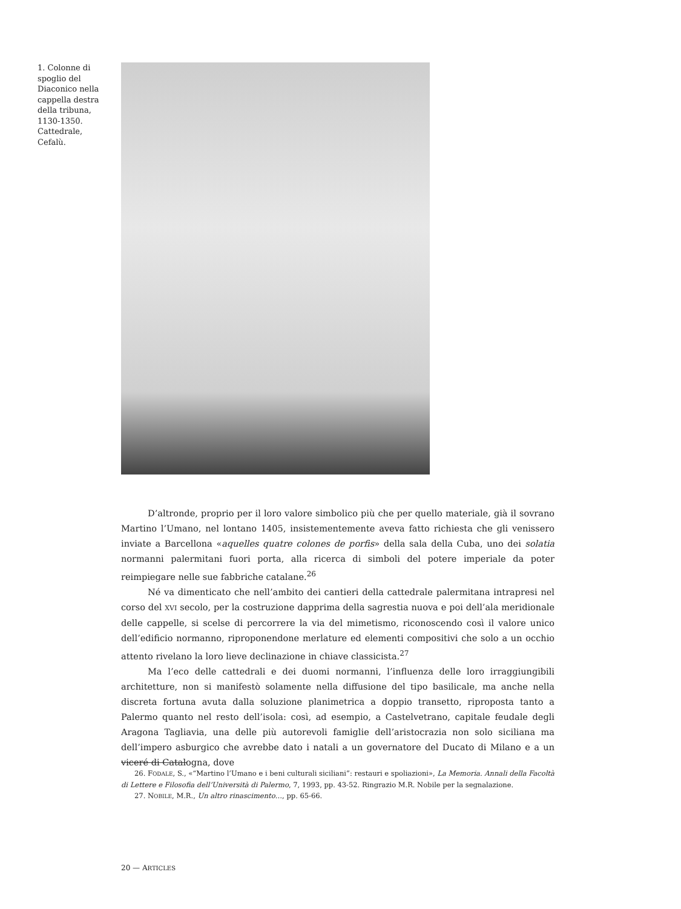1. Colonne di spoglio del Diaconico nella cappella destra della tribuna, 1130-1350. Cattedrale, Cefalù.
D’altronde, proprio per il loro valore simbolico più che per quello materiale, già il sovrano Martino l’Umano, nel lontano 1405, insistementemente aveva fatto richiesta che gli venissero inviate a Barcellona «aquelles quatre colones de porfis» della sala della Cuba, uno dei solatia normanni palermitani fuori porta, alla ricerca di simboli del potere imperiale da poter reimpiegare nelle sue fabbriche catalane.<sup>26</sup>
Né va dimenticato che nell’ambito dei cantieri della cattedrale palermitana intrapresi nel corso del XVI secolo, per la costruzione dapprima della sagrestia nuova e poi dell’ala meridionale delle cappelle, si scelse di percorrere la via del mimetismo, riconoscendo così il valore unico dell’edificio normanno, riproponendone merlature ed elementi compositivi che solo a un occhio attento rivelano la loro lieve declinazione in chiave classicista.<sup>27</sup>
Ma l’eco delle cattedrali e dei duomi normanni, l’influenza delle loro irraggiungibili architetture, non si manifestò solamente nella diffusione del tipo basilicale, ma anche nella discreta fortuna avuta dalla soluzione planimetrica a doppio transetto, riproposta tanto a Palermo quanto nel resto dell’isola: così, ad esempio, a Castelvetrano, capitale feudale degli Aragona Tagliavia, una delle più autorevoli famiglie dell’aristocrazia non solo siciliana ma dell’impero asburgico che avrebbe dato i natali a un governatore del Ducato di Milano e a un viceré di Catalogna, dove
26. FODALE, S., «“Martino l’Umano e i beni culturali siciliani”: restauri e spoliazioni», La Memoria. Annali della Facoltà di Lettere e Filosofia dell’Università di Palermo, 7, 1993, pp. 43-52. Ringrazio M.R. Nobile per la segnalazione.
27. NOBILE, M.R., Un altro rinascimento…, pp. 65-66.
20 — ARTICLES